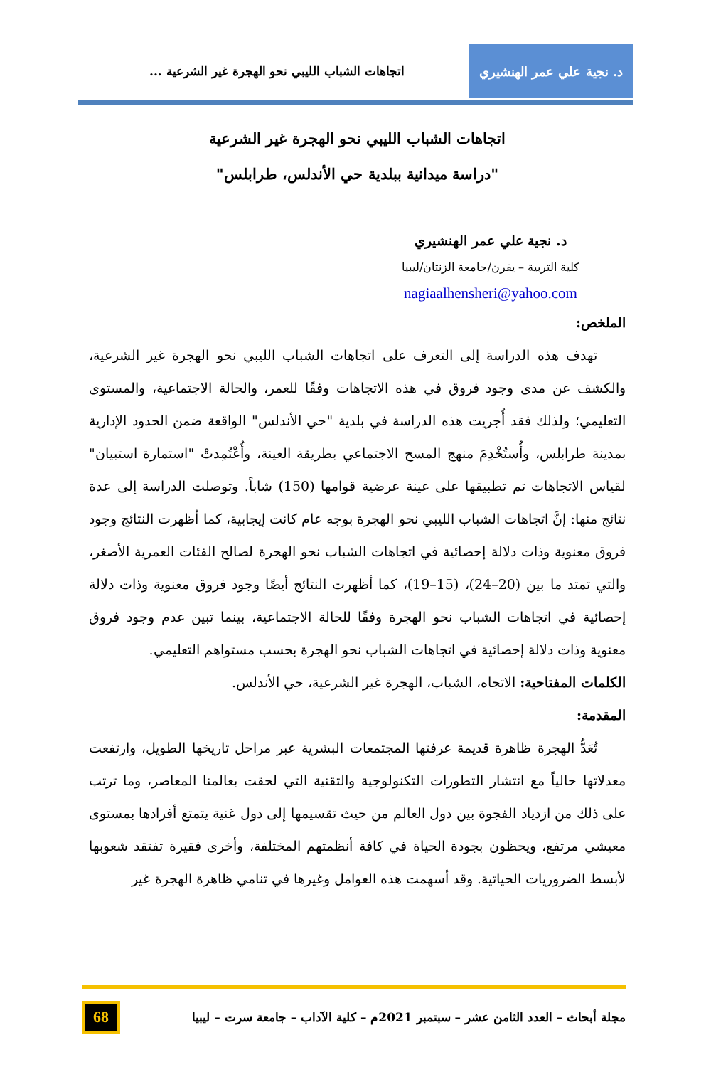د. نجية علي عمر الهنشيري
اتجاهات الشباب الليبي نحو الهجرة غير الشرعية ...
اتجاهات الشباب الليبي نحو الهجرة غير الشرعية
"دراسة ميدانية ببلدية حي الأندلس، طرابلس"
د. نجية علي عمر الهنشيري
كلية التربية – يفرن/جامعة الزنتان/ليبيا
nagiaalhensheri@yahoo.com
الملخص:
تهدف هذه الدراسة إلى التعرف على اتجاهات الشباب الليبي نحو الهجرة غير الشرعية، والكشف عن مدى وجود فروق في هذه الاتجاهات وفقًا للعمر، والحالة الاجتماعية، والمستوى التعليمي؛ ولذلك فقد أُجريت هذه الدراسة في بلدية "حي الأندلس" الواقعة ضمن الحدود الإدارية بمدينة طرابلس، وأُستُخْدِمَ منهج المسح الاجتماعي بطريقة العينة، وأُعْتُمِدتْ "استمارة استبيان" لقياس الاتجاهات تم تطبيقها على عينة عرضية قوامها (150) شاباً. وتوصلت الدراسة إلى عدة نتائج منها: إنَّ اتجاهات الشباب الليبي نحو الهجرة بوجه عام كانت إيجابية، كما أظهرت النتائج وجود فروق معنوية وذات دلالة إحصائية في اتجاهات الشباب نحو الهجرة لصالح الفئات العمرية الأصغر، والتي تمتد ما بين (20–24)، (15–19)، كما أظهرت النتائج أيضًا وجود فروق معنوية وذات دلالة إحصائية في اتجاهات الشباب نحو الهجرة وفقًا للحالة الاجتماعية، بينما تبين عدم وجود فروق معنوية وذات دلالة إحصائية في اتجاهات الشباب نحو الهجرة بحسب مستواهم التعليمي.
الكلمات المفتاحية: الاتجاه، الشباب، الهجرة غير الشرعية، حي الأندلس.
المقدمة:
تُعَدُّ الهجرة ظاهرة قديمة عرفتها المجتمعات البشرية عبر مراحل تاريخها الطويل، وارتفعت معدلاتها حالياً مع انتشار التطورات التكنولوجية والتقنية التي لحقت بعالمنا المعاصر، وما ترتب على ذلك من ازدياد الفجوة بين دول العالم من حيث تقسيمها إلى دول غنية يتمتع أفرادها بمستوى معيشي مرتفع، ويحظون بجودة الحياة في كافة أنظمتهم المختلفة، وأخرى فقيرة تفتقد شعوبها لأبسط الضروريات الحياتية. وقد أسهمت هذه العوامل وغيرها في تنامي ظاهرة الهجرة غير
مجلة أبحاث – العدد الثامن عشر – سبتمبر 2021م – كلية الآداب – جامعة سرت – ليبيا 68